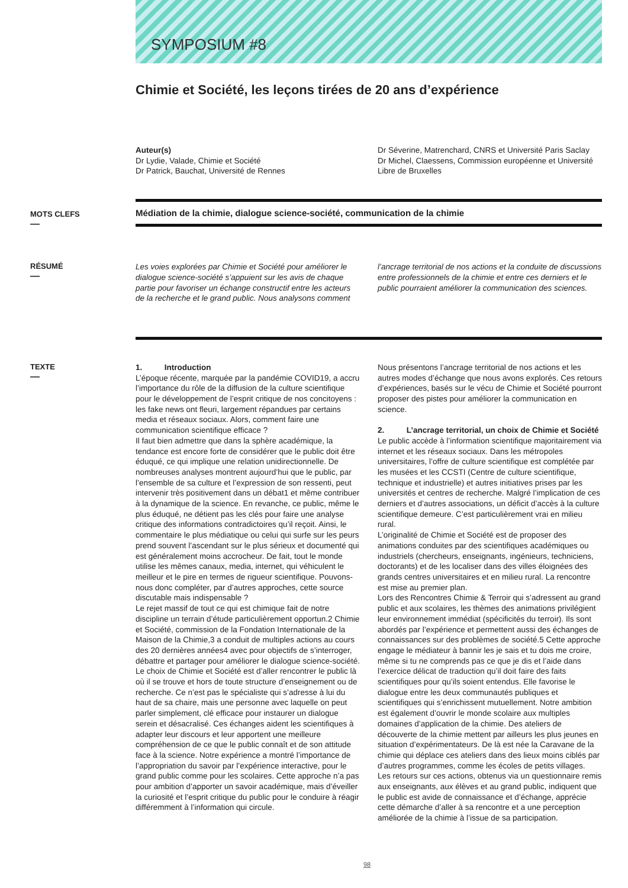SYMPOSIUM #8
Chimie et Société, les leçons tirées de 20 ans d’expérience
Auteur(s)
Dr Lydie, Valade, Chimie et Société
Dr Patrick, Bauchat, Université de Rennes
Dr Séverine, Matrenchard, CNRS et Université Paris Saclay
Dr Michel, Claessens, Commission européenne et Université Libre de Bruxelles
MOTS CLEFS
—
Médiation de la chimie, dialogue science-société, communication de la chimie
RÉSUMÉ
—
Les voies explorées par Chimie et Société pour améliorer le dialogue science-société s’appuient sur les avis de chaque partie pour favoriser un échange constructif entre les acteurs de la recherche et le grand public. Nous analysons comment
l’ancrage territorial de nos actions et la conduite de discussions entre professionnels de la chimie et entre ces derniers et le public pourraient améliorer la communication des sciences.
TEXTE
—
1. Introduction
L’époque récente, marquée par la pandémie COVID19, a accru l’importance du rôle de la diffusion de la culture scientifique pour le développement de l’esprit critique de nos concitoyens : les fake news ont fleuri, largement répandues par certains media et réseaux sociaux. Alors, comment faire une communication scientifique efficace ?
Il faut bien admettre que dans la sphère académique, la tendance est encore forte de considérer que le public doit être éduqué, ce qui implique une relation unidirectionnelle. De nombreuses analyses montrent aujourd’hui que le public, par l’ensemble de sa culture et l’expression de son ressenti, peut intervenir très positivement dans un débat1 et même contribuer à la dynamique de la science. En revanche, ce public, même le plus éduqué, ne détient pas les clés pour faire une analyse critique des informations contradictoires qu’il reçoit. Ainsi, le commentaire le plus médiatique ou celui qui surfe sur les peurs prend souvent l’ascendant sur le plus sérieux et documenté qui est généralement moins accrocheur. De fait, tout le monde utilise les mêmes canaux, media, internet, qui véhiculent le meilleur et le pire en termes de rigueur scientifique. Pouvons-nous donc compléter, par d’autres approches, cette source discutable mais indispensable ?
Le rejet massif de tout ce qui est chimique fait de notre discipline un terrain d’étude particulièrement opportun.2 Chimie et Société, commission de la Fondation Internationale de la Maison de la Chimie,3 a conduit de multiples actions au cours des 20 dernières années4 avec pour objectifs de s’interroger, débattre et partager pour améliorer le dialogue science-société.
Le choix de Chimie et Société est d’aller rencontrer le public là où il se trouve et hors de toute structure d’enseignement ou de recherche. Ce n’est pas le spécialiste qui s’adresse à lui du haut de sa chaire, mais une personne avec laquelle on peut parler simplement, clé efficace pour instaurer un dialogue serein et désacralisé. Ces échanges aident les scientifiques à adapter leur discours et leur apportent une meilleure compréhension de ce que le public connaît et de son attitude face à la science. Notre expérience a montré l’importance de l’appropriation du savoir par l’expérience interactive, pour le grand public comme pour les scolaires. Cette approche n’a pas pour ambition d’apporter un savoir académique, mais d’éveiller la curiosité et l’esprit critique du public pour le conduire à réagir différemment à l’information qui circule.
Nous présentons l’ancrage territorial de nos actions et les autres modes d’échange que nous avons explorés. Ces retours d’expériences, basés sur le vécu de Chimie et Société pourront proposer des pistes pour améliorer la communication en science.
2. L’ancrage territorial, un choix de Chimie et Société
Le public accède à l’information scientifique majoritairement via internet et les réseaux sociaux. Dans les métropoles universitaires, l’offre de culture scientifique est complétée par les musées et les CCSTI (Centre de culture scientifique, technique et industrielle) et autres initiatives prises par les universités et centres de recherche. Malgré l’implication de ces derniers et d’autres associations, un déficit d’accès à la culture scientifique demeure. C’est particulièrement vrai en milieu rural.
L’originalité de Chimie et Société est de proposer des animations conduites par des scientifiques académiques ou industriels (chercheurs, enseignants, ingénieurs, techniciens, doctorants) et de les localiser dans des villes éloignées des grands centres universitaires et en milieu rural. La rencontre est mise au premier plan.
Lors des Rencontres Chimie & Terroir qui s’adressent au grand public et aux scolaires, les thèmes des animations privilégient leur environnement immédiat (spécificités du terroir). Ils sont abordés par l’expérience et permettent aussi des échanges de connaissances sur des problèmes de société.5 Cette approche engage le médiateur à bannir les je sais et tu dois me croire, même si tu ne comprends pas ce que je dis et l’aide dans l’exercice délicat de traduction qu’il doit faire des faits scientifiques pour qu’ils soient entendus. Elle favorise le dialogue entre les deux communautés publiques et scientifiques qui s’enrichissent mutuellement. Notre ambition est également d’ouvrir le monde scolaire aux multiples domaines d’application de la chimie. Des ateliers de découverte de la chimie mettent par ailleurs les plus jeunes en situation d’expérimentateurs. De là est née la Caravane de la chimie qui déplace ces ateliers dans des lieux moins ciblés par d’autres programmes, comme les écoles de petits villages.
Les retours sur ces actions, obtenus via un questionnaire remis aux enseignants, aux élèves et au grand public, indiquent que le public est avide de connaissance et d’échange, apprécie cette démarche d’aller à sa rencontre et a une perception améliorée de la chimie à l’issue de sa participation.
98